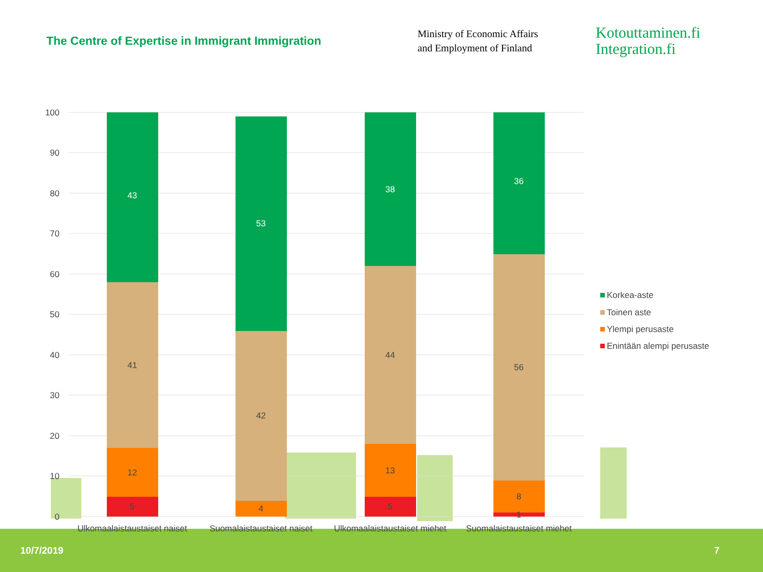The Centre of Expertise in Immigrant Immigration
Ministry of Economic Affairs
and Employment of Finland
Kotouttaminen.fi
Integration.fi
100
90
80
70
60
50
40
30
20
10
0
5
12
41
43
4
42
53
5
13
44
38
1
8
56
36
Ulkomaalaistaustaiset naiset
Suomalaistaustaiset naiset
Ulkomaalaistaustaiset miehet
Suomalaistaustaiset miehet
Korkea-aste
Toinen aste
Ylempi perusaste
Enintään alempi perusaste
10/7/2019 7